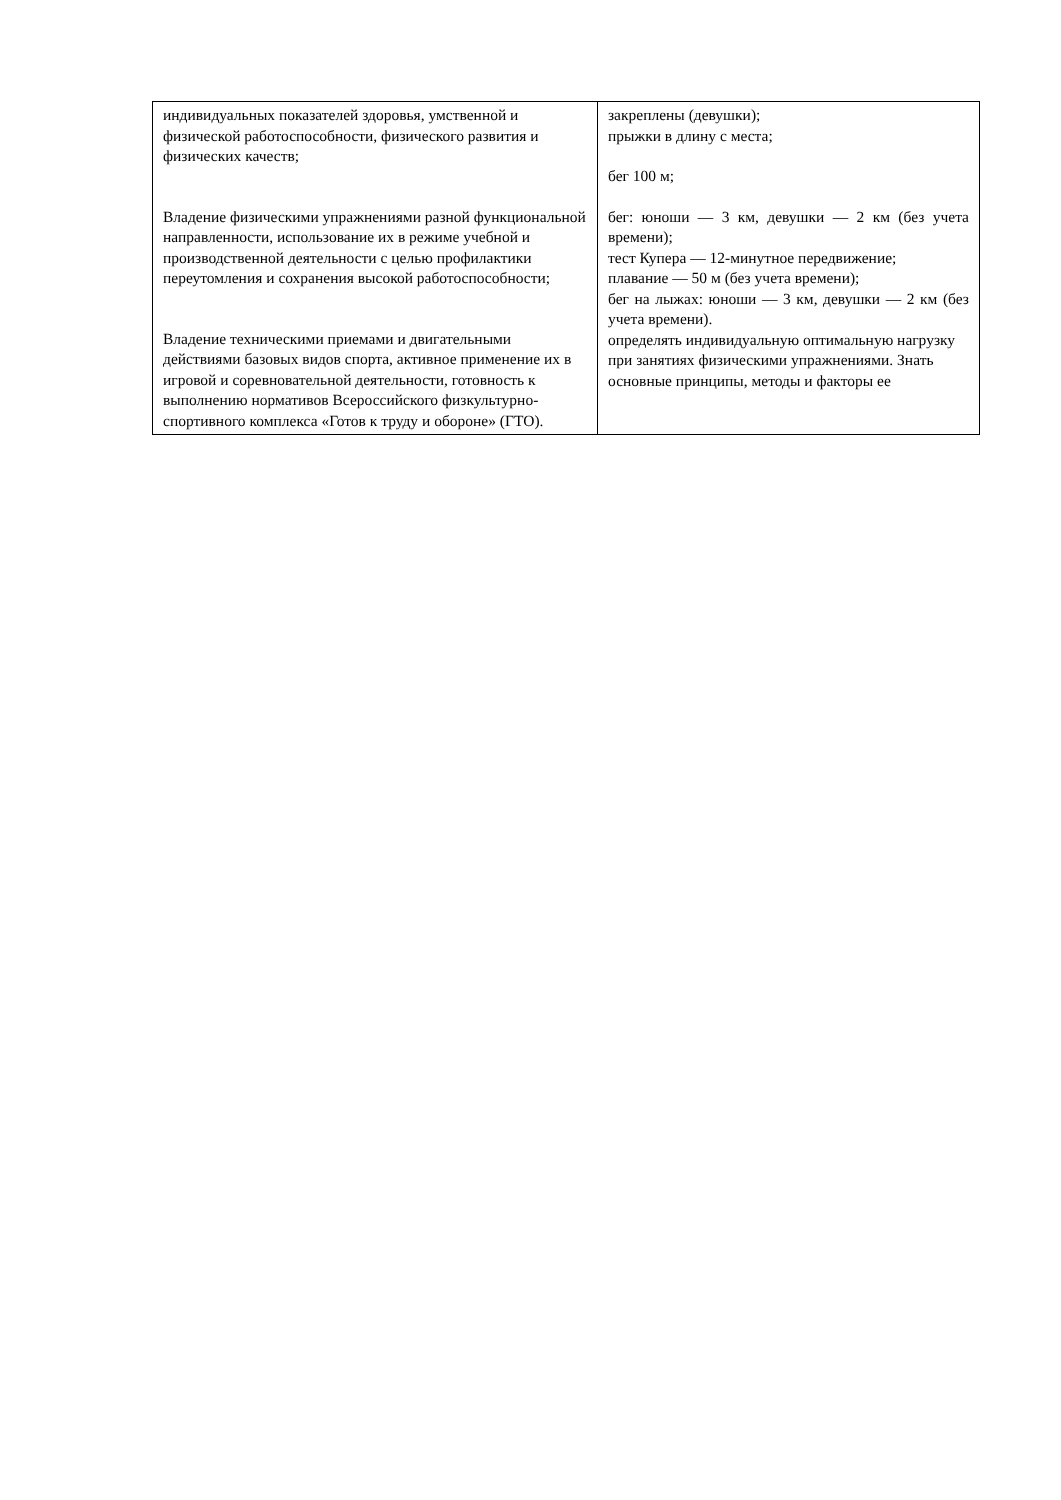| индивидуальных показателей здоровья, умственной и физической работоспособности, физического развития и физических качеств; Владение физическими упражнениями разной функциональной направленности, использование их в режиме учебной и производственной деятельности с целью профилактики переутомления и сохранения высокой работоспособности; Владение техническими приемами и двигательными действиями базовых видов спорта, активное применение их в игровой и соревновательной деятельности, готовность к выполнению нормативов Всероссийского физкультурно-спортивного комплекса «Готов к труду и обороне» (ГТО). | закреплены (девушки); прыжки в длину с места; бег 100 м; бег: юноши — 3 км, девушки — 2 км (без учета времени); тест Купера — 12-минутное передвижение; плавание — 50 м (без учета времени); бег на лыжах: юноши — 3 км, девушки — 2 км (без учета времени). определять индивидуальную оптимальную нагрузку при занятиях физическими упражнениями. Знать основные принципы, методы и факторы ее |